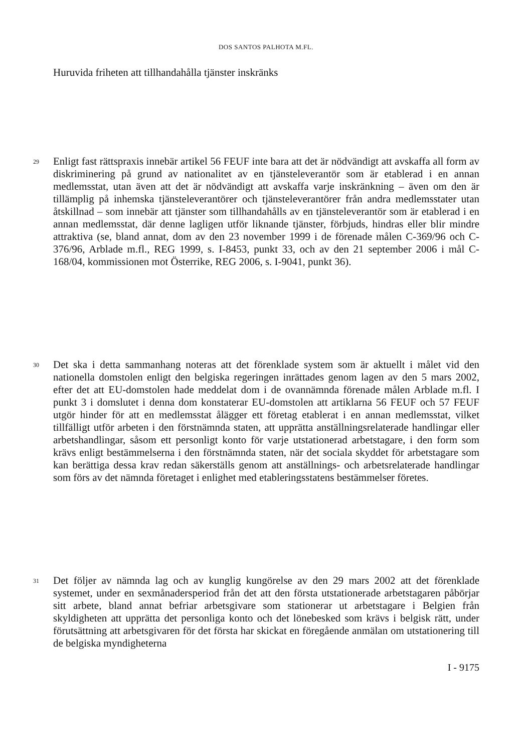DOS SANTOS PALHOTA M.FL.
Huruvida friheten att tillhandahålla tjänster inskränks
29
Enligt fast rättspraxis innebär artikel 56 FEUF inte bara att det är nödvändigt att avskaffa all form av diskriminering på grund av nationalitet av en tjänsteleverantör som är etablerad i en annan medlemsstat, utan även att det är nödvändigt att avskaffa varje inskränkning – även om den är tillämplig på inhemska tjänsteleverantörer och tjänsteleverantörer från andra medlemsstater utan åtskillnad – som innebär att tjänster som tillhandahålls av en tjänsteleverantör som är etablerad i en annan medlemsstat, där denne lagligen utför liknande tjänster, förbjuds, hindras eller blir mindre attraktiva (se, bland annat, dom av den 23 november 1999 i de förenade målen C-369/96 och C-376/96, Arblade m.fl., REG 1999, s. I-8453, punkt 33, och av den 21 september 2006 i mål C-168/04, kommissionen mot Österrike, REG 2006, s. I-9041, punkt 36).
30
Det ska i detta sammanhang noteras att det förenklade system som är aktuellt i målet vid den nationella domstolen enligt den belgiska regeringen inrättades genom lagen av den 5 mars 2002, efter det att EU-domstolen hade meddelat dom i de ovannämnda förenade målen Arblade m.fl. I punkt 3 i domslutet i denna dom konstaterar EU-domstolen att artiklarna 56 FEUF och 57 FEUF utgör hinder för att en medlemsstat ålägger ett företag etablerat i en annan medlemsstat, vilket tillfälligt utför arbeten i den förstnämnda staten, att upprätta anställningsrelaterade handlingar eller arbetshandlingar, såsom ett personligt konto för varje utstationerad arbetstagare, i den form som krävs enligt bestämmelserna i den förstnämnda staten, när det sociala skyddet för arbetstagare som kan berättiga dessa krav redan säkerställs genom att anställnings- och arbetsrelaterade handlingar som förs av det nämnda företaget i enlighet med etableringsstatens bestämmelser företes.
31
Det följer av nämnda lag och av kunglig kungörelse av den 29 mars 2002 att det förenklade systemet, under en sexmånadersperiod från det att den första utstationerade arbetstagaren påbörjar sitt arbete, bland annat befriar arbetsgivare som stationerar ut arbetstagare i Belgien från skyldigheten att upprätta det personliga konto och det lönebesked som krävs i belgisk rätt, under förutsättning att arbetsgivaren för det första har skickat en föregående anmälan om utstationering till de belgiska myndigheterna
I - 9175